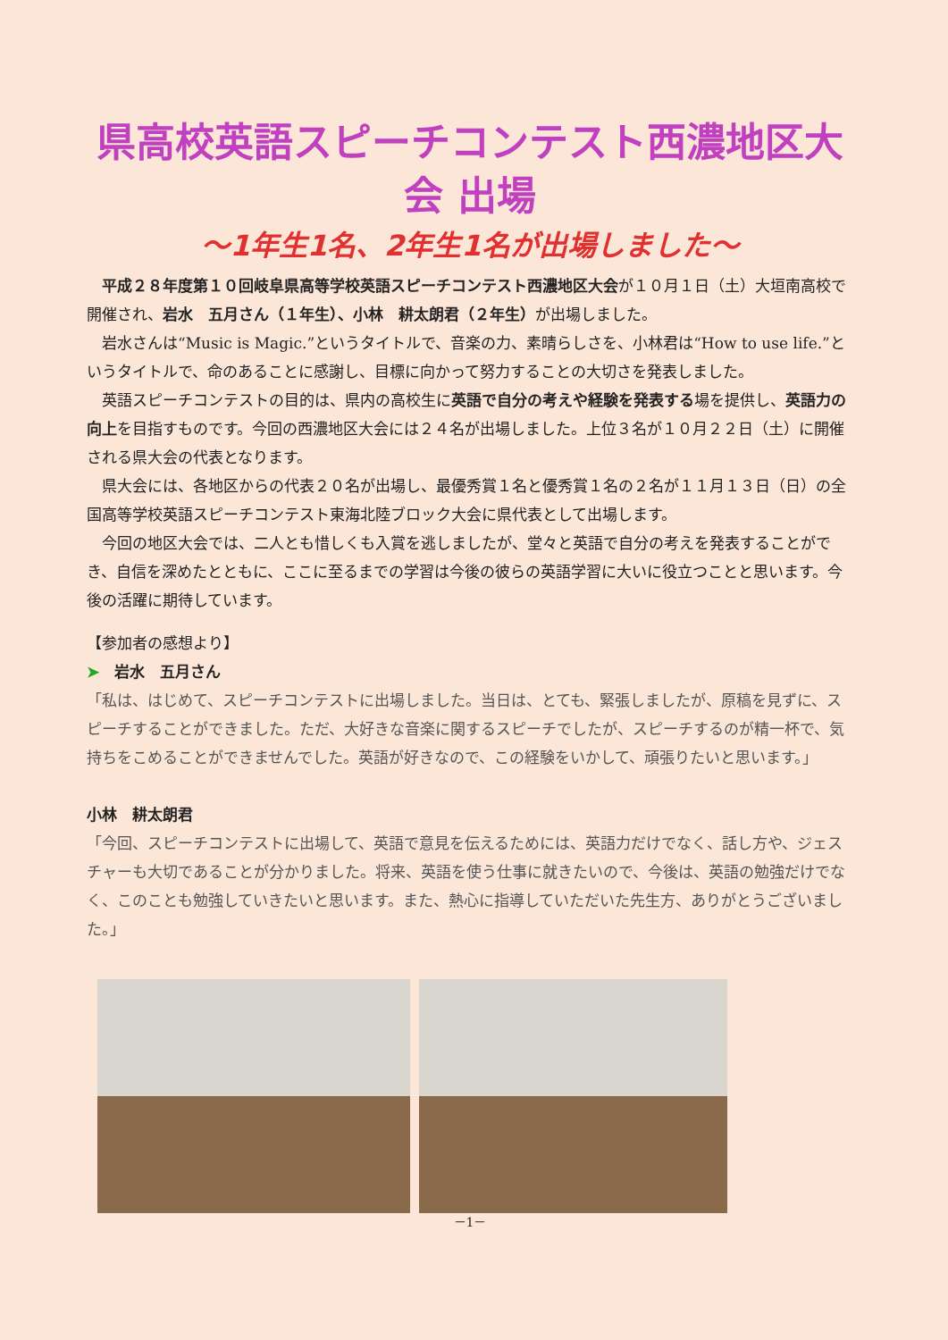県高校英語スピーチコンテスト西濃地区大会 出場
～1年生1名、2年生1名が出場しました～
平成２８年度第１０回岐阜県高等学校英語スピーチコンテスト西濃地区大会が１０月１日（土）大垣南高校で開催され、岩水　五月さん（１年生）、小林　耕太朗君（２年生）が出場しました。
岩水さんは“Music is Magic.”というタイトルで、音楽の力、素晴らしさを、小林君は“How to use life.”というタイトルで、命のあることに感謝し、目標に向かって努力することの大切さを発表しました。
英語スピーチコンテストの目的は、県内の高校生に英語で自分の考えや経験を発表する場を提供し、英語力の向上を目指すものです。今回の西濃地区大会には２４名が出場しました。上位３名が１０月２２日（土）に開催される県大会の代表となります。
県大会には、各地区からの代表２０名が出場し、最優秀賞１名と優秀賞１名の２名が１１月１３日（日）の全国高等学校英語スピーチコンテスト東海北陸ブロック大会に県代表として出場します。
今回の地区大会では、二人とも惜しくも入賞を逃しましたが、堂々と英語で自分の考えを発表することができ、自信を深めたとともに、ここに至るまでの学習は今後の彼らの英語学習に大いに役立つことと思います。今後の活躍に期待しています。
【参加者の感想より】
➤　岩水　五月さん
「私は、はじめて、スピーチコンテストに出場しました。当日は、とても、緊張しましたが、原稿を見ずに、スピーチすることができました。ただ、大好きな音楽に関するスピーチでしたが、スピーチするのが精一杯で、気持ちをこめることができませんでした。英語が好きなので、この経験をいかして、頑張りたいと思います。」
小林　耕太朗君
「今回、スピーチコンテストに出場して、英語で意見を伝えるためには、英語力だけでなく、話し方や、ジェスチャーも大切であることが分かりました。将来、英語を使う仕事に就きたいので、今後は、英語の勉強だけでなく、このことも勉強していきたいと思います。また、熱心に指導していただいた先生方、ありがとうございました。」
－1－